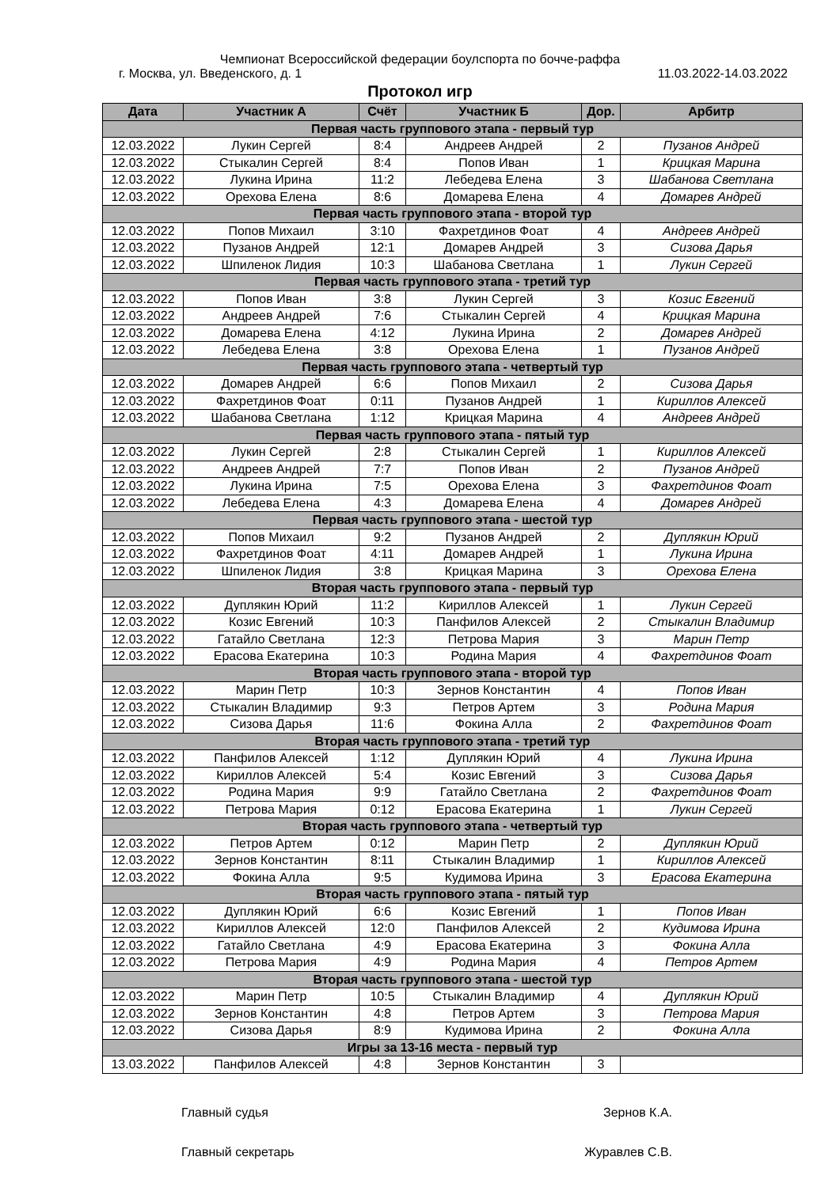Чемпионат Всероссийской федерации боулспорта по бочче-раффа
г. Москва, ул. Введенского, д. 1 11.03.2022-14.03.2022
Протокол игр
| Дата | Участник А | Счёт | Участник Б | Дор. | Арбитр |
| --- | --- | --- | --- | --- | --- |
| Первая часть группового этапа - первый тур | | | | | |
| 12.03.2022 | Лукин Сергей | 8:4 | Андреев Андрей | 2 | Пузанов Андрей |
| 12.03.2022 | Стыкалин Сергей | 8:4 | Попов Иван | 1 | Крицкая Марина |
| 12.03.2022 | Лукина Ирина | 11:2 | Лебедева Елена | 3 | Шабанова Светлана |
| 12.03.2022 | Орехова Елена | 8:6 | Домарева Елена | 4 | Домарев Андрей |
| Первая часть группового этапа - второй тур | | | | | |
| 12.03.2022 | Попов Михаил | 3:10 | Фахретдинов Фоат | 4 | Андреев Андрей |
| 12.03.2022 | Пузанов Андрей | 12:1 | Домарев Андрей | 3 | Сизова Дарья |
| 12.03.2022 | Шпиленок Лидия | 10:3 | Шабанова Светлана | 1 | Лукин Сергей |
| Первая часть группового этапа - третий тур | | | | | |
| 12.03.2022 | Попов Иван | 3:8 | Лукин Сергей | 3 | Козис Евгений |
| 12.03.2022 | Андреев Андрей | 7:6 | Стыкалин Сергей | 4 | Крицкая Марина |
| 12.03.2022 | Домарева Елена | 4:12 | Лукина Ирина | 2 | Домарев Андрей |
| 12.03.2022 | Лебедева Елена | 3:8 | Орехова Елена | 1 | Пузанов Андрей |
| Первая часть группового этапа - четвертый тур | | | | | |
| 12.03.2022 | Домарев Андрей | 6:6 | Попов Михаил | 2 | Сизова Дарья |
| 12.03.2022 | Фахретдинов Фоат | 0:11 | Пузанов Андрей | 1 | Кириллов Алексей |
| 12.03.2022 | Шабанова Светлана | 1:12 | Крицкая Марина | 4 | Андреев Андрей |
| Первая часть группового этапа - пятый тур | | | | | |
| 12.03.2022 | Лукин Сергей | 2:8 | Стыкалин Сергей | 1 | Кириллов Алексей |
| 12.03.2022 | Андреев Андрей | 7:7 | Попов Иван | 2 | Пузанов Андрей |
| 12.03.2022 | Лукина Ирина | 7:5 | Орехова Елена | 3 | Фахретдинов Фоат |
| 12.03.2022 | Лебедева Елена | 4:3 | Домарева Елена | 4 | Домарев Андрей |
| Первая часть группового этапа - шестой тур | | | | | |
| 12.03.2022 | Попов Михаил | 9:2 | Пузанов Андрей | 2 | Дуплякин Юрий |
| 12.03.2022 | Фахретдинов Фоат | 4:11 | Домарев Андрей | 1 | Лукина Ирина |
| 12.03.2022 | Шпиленок Лидия | 3:8 | Крицкая Марина | 3 | Орехова Елена |
| Вторая часть группового этапа - первый тур | | | | | |
| 12.03.2022 | Дуплякин Юрий | 11:2 | Кириллов Алексей | 1 | Лукин Сергей |
| 12.03.2022 | Козис Евгений | 10:3 | Панфилов Алексей | 2 | Стыкалин Владимир |
| 12.03.2022 | Гатайло Светлана | 12:3 | Петрова Мария | 3 | Марин Петр |
| 12.03.2022 | Ерасова Екатерина | 10:3 | Родина Мария | 4 | Фахретдинов Фоат |
| Вторая часть группового этапа - второй тур | | | | | |
| 12.03.2022 | Марин Петр | 10:3 | Зернов Константин | 4 | Попов Иван |
| 12.03.2022 | Стыкалин Владимир | 9:3 | Петров Артем | 3 | Родина Мария |
| 12.03.2022 | Сизова Дарья | 11:6 | Фокина Алла | 2 | Фахретдинов Фоат |
| Вторая часть группового этапа - третий тур | | | | | |
| 12.03.2022 | Панфилов Алексей | 1:12 | Дуплякин Юрий | 4 | Лукина Ирина |
| 12.03.2022 | Кириллов Алексей | 5:4 | Козис Евгений | 3 | Сизова Дарья |
| 12.03.2022 | Родина Мария | 9:9 | Гатайло Светлана | 2 | Фахретдинов Фоат |
| 12.03.2022 | Петрова Мария | 0:12 | Ерасова Екатерина | 1 | Лукин Сергей |
| Вторая часть группового этапа - четвертый тур | | | | | |
| 12.03.2022 | Петров Артем | 0:12 | Марин Петр | 2 | Дуплякин Юрий |
| 12.03.2022 | Зернов Константин | 8:11 | Стыкалин Владимир | 1 | Кириллов Алексей |
| 12.03.2022 | Фокина Алла | 9:5 | Кудимова Ирина | 3 | Ерасова Екатерина |
| Вторая часть группового этапа - пятый тур | | | | | |
| 12.03.2022 | Дуплякин Юрий | 6:6 | Козис Евгений | 1 | Попов Иван |
| 12.03.2022 | Кириллов Алексей | 12:0 | Панфилов Алексей | 2 | Кудимова Ирина |
| 12.03.2022 | Гатайло Светлана | 4:9 | Ерасова Екатерина | 3 | Фокина Алла |
| 12.03.2022 | Петрова Мария | 4:9 | Родина Мария | 4 | Петров Артем |
| Вторая часть группового этапа - шестой тур | | | | | |
| 12.03.2022 | Марин Петр | 10:5 | Стыкалин Владимир | 4 | Дуплякин Юрий |
| 12.03.2022 | Зернов Константин | 4:8 | Петров Артем | 3 | Петрова Мария |
| 12.03.2022 | Сизова Дарья | 8:9 | Кудимова Ирина | 2 | Фокина Алла |
| Игры за 13-16 места - первый тур | | | | | |
| 13.03.2022 | Панфилов Алексей | 4:8 | Зернов Константин | 3 | |
Главный судья Зернов К.А.
Главный секретарь Журавлев С.В.